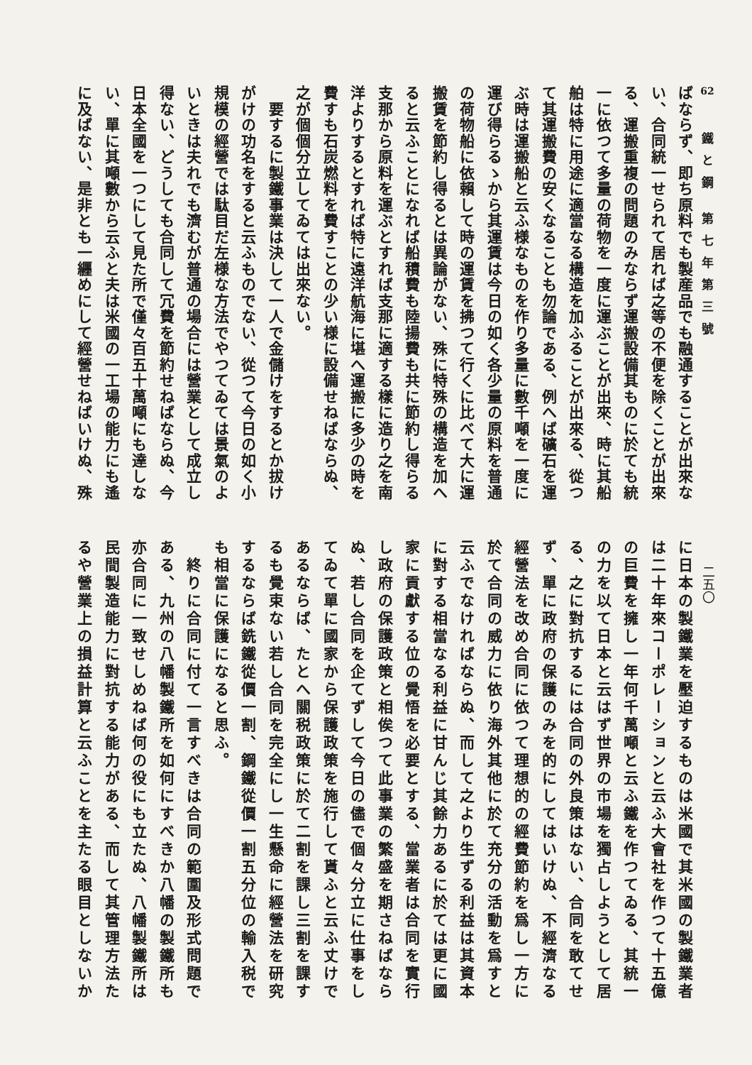62
鐵と鋼 第七年第三號
二五〇
ばならず、即ち原料でも製産品でも融通することが出來な
い、合同統一せられて居れば之等の不便を除くことが出來
る、運搬重複の問題のみならず運搬設備其ものに於ても統
一に依つて多量の荷物を一度に運ぶことが出來、時に其船
舶は特に用途に適當なる構造を加ふることが出來る、從つ
て其運搬費の安くなることも勿論である、例へば礦石を運
ぶ時は運搬船と云ふ様なものを作り多量に數千噸を一度に
運び得らるゝから其運賃は今日の如く各少量の原料を普通
の荷物船に依賴して時の運賃を拂つて行くに比べて大に運
搬賃を節約し得るとは異論がない、殊に特殊の構造を加へ
ると云ふことになれば船積費も陸揚費も共に節約し得らる
支那から原料を運ぶとすれば支那に適する樣に造り之を南
洋よりするとすれば特に遠洋航海に堪へ運搬に多少の時を
費すも石炭燃料を費すことの少い様に設備せねばならぬ、
之が個個分立してゐては出來ない。
　要するに製鐵事業は決して一人で金儲けをするとか拔け
がけの功名をすると云ふものでない、從つて今日の如く小
規模の經營では駄目だ左様な方法でやつてゐては景氣のよ
いときは夫れでも濟むが普通の場合には營業として成立し
得ない、どうしても合同して冗費を節約せねばならぬ、今
日本全國を一つにして見た所で僅々百五十萬噸にも達しな
い、單に其噸數から云ふと夫は米國の一工場の能力にも遙
に及ばない、是非とも一纒めにして經營せねばいけぬ、殊
に日本の製鐵業を壓迫するものは米國で其米國の製鐵業者
は二十年來コーポレーションと云ふ大會社を作つて十五億
の巨費を擁し一年何千萬噸と云ふ鐵を作つてゐる、其統一
の力を以て日本と云はず世界の市場を獨占しようとして居
る、之に對抗するには合同の外良策はない、合同を敢てせ
ず、單に政府の保護のみを的にしてはいけぬ、不經濟なる
經營法を改め合同に依つて理想的の經費節約を爲し一方に
於て合同の威力に依り海外其他に於て充分の活動を爲すと
云ふでなければならぬ、而して之より生ずる利益は其資本
に對する相當なる利益に甘んじ其餘力あるに於ては更に國
家に貢獻する位の覺悟を必要とする、當業者は合同を實行
し政府の保護政策と相俟つて此事業の繁盛を期さねばなら
ぬ、若し合同を企てずして今日の儘で個々分立に仕事をし
てゐて單に國家から保護政策を施行して貰ふと云ふ丈けで
あるならば、たとへ關税政策に於て二割を課し三割を課す
るも覺束ない若し合同を完全にし一生懸命に經營法を研究
するならば銑鐵從價一割、鋼鐵從價一割五分位の輸入税で
も相當に保護になると思ふ。
　終りに合同に付て一言すべきは合同の範圍及形式問題で
ある、九州の八幡製鐵所を如何にすべきか八幡の製鐵所も
亦合同に一致せしめねば何の役にも立たぬ、八幡製鐵所は
民間製造能力に對抗する能力がある、而して其管理方法た
るや營業上の損益計算と云ふことを主たる眼目としないか